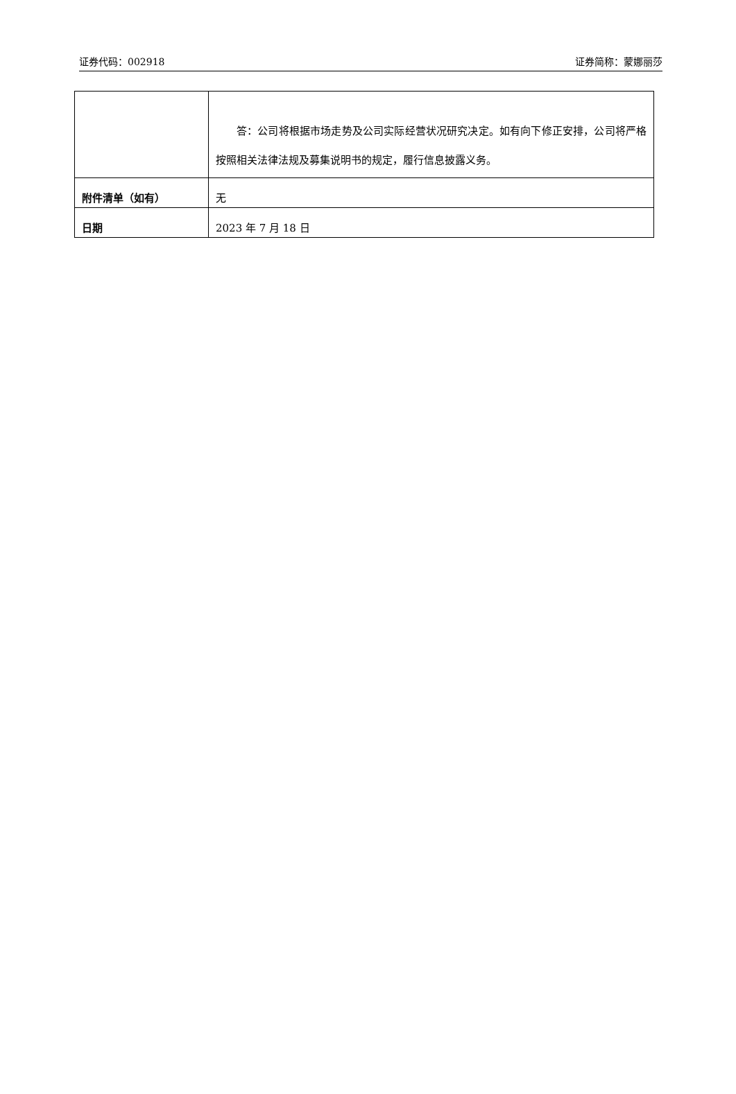证券代码：002918 证券简称：蒙娜丽莎
| | 答：公司将根据市场走势及公司实际经营状况研究决定。如有向下修正安排，公司将严格按照相关法律法规及募集说明书的规定，履行信息披露义务。 |
| 附件清单（如有） | 无 |
| 日期 | 2023 年 7 月 18 日 |